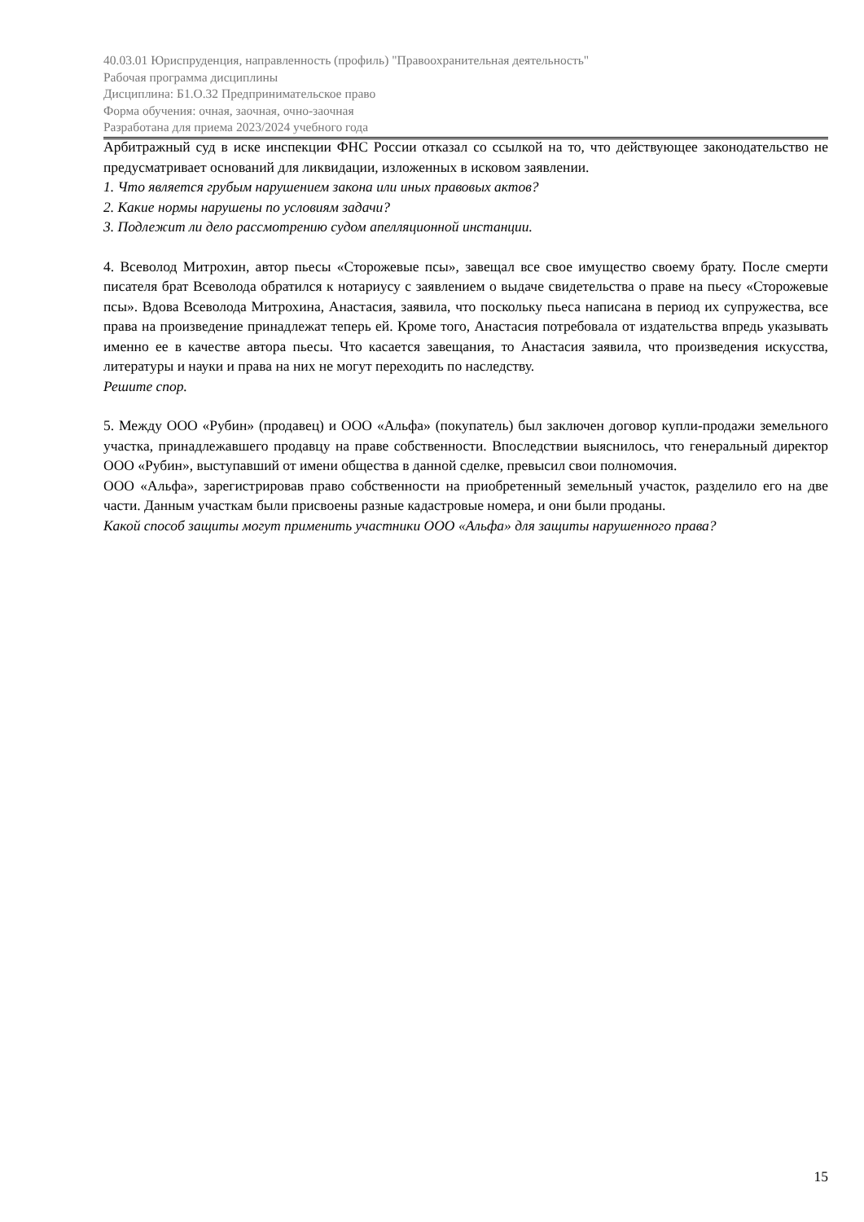40.03.01 Юриспруденция, направленность (профиль) "Правоохранительная деятельность"
Рабочая программа дисциплины
Дисциплина: Б1.О.32 Предпринимательское право
Форма обучения: очная, заочная, очно-заочная
Разработана для приема 2023/2024 учебного года
Арбитражный суд в иске инспекции ФНС России отказал со ссылкой на то, что действующее законодательство не предусматривает оснований для ликвидации, изложенных в исковом заявлении.
1. Что является грубым нарушением закона или иных правовых актов?
2. Какие нормы нарушены по условиям задачи?
3. Подлежит ли дело рассмотрению судом апелляционной инстанции.
4. Всеволод Митрохин, автор пьесы «Сторожевые псы», завещал все свое имущество своему брату. После смерти писателя брат Всеволода обратился к нотариусу с заявлением о выдаче свидетельства о праве на пьесу «Сторожевые псы». Вдова Всеволода Митрохина, Анастасия, заявила, что поскольку пьеса написана в период их супружества, все права на произведение принадлежат теперь ей. Кроме того, Анастасия потребовала от издательства впредь указывать именно ее в качестве автора пьесы. Что касается завещания, то Анастасия заявила, что произведения искусства, литературы и науки и права на них не могут переходить по наследству.
Решите спор.
5. Между ООО «Рубин» (продавец) и ООО «Альфа» (покупатель) был заключен договор купли-продажи земельного участка, принадлежавшего продавцу на праве собственности. Впоследствии выяснилось, что генеральный директор ООО «Рубин», выступавший от имени общества в данной сделке, превысил свои полномочия.
ООО «Альфа», зарегистрировав право собственности на приобретенный земельный участок, разделило его на две части. Данным участкам были присвоены разные кадастровые номера, и они были проданы.
Какой способ защиты могут применить участники ООО «Альфа» для защиты нарушенного права?
15